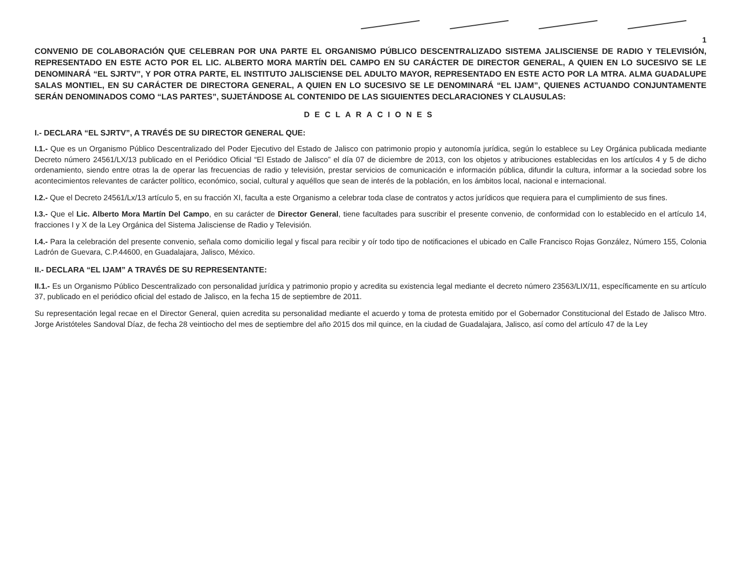1
CONVENIO DE COLABORACIÓN QUE CELEBRAN POR UNA PARTE EL ORGANISMO PÚBLICO DESCENTRALIZADO SISTEMA JALISCIENSE DE RADIO Y TELEVISIÓN, REPRESENTADO EN ESTE ACTO POR EL LIC. ALBERTO MORA MARTÍN DEL CAMPO EN SU CARÁCTER DE DIRECTOR GENERAL, A QUIEN EN LO SUCESIVO SE LE DENOMINARÁ “EL SJRTV”, Y POR OTRA PARTE, EL INSTITUTO JALISCIENSE DEL ADULTO MAYOR, REPRESENTADO EN ESTE ACTO POR LA MTRA. ALMA GUADALUPE SALAS MONTIEL, EN SU CARÁCTER DE DIRECTORA GENERAL, A QUIEN EN LO SUCESIVO SE LE DENOMINARÁ “EL IJAM”, QUIENES ACTUANDO CONJUNTAMENTE SERÁN DENOMINADOS COMO “LAS PARTES”, SUJETÁNDOSE AL CONTENIDO DE LAS SIGUIENTES DECLARACIONES Y CLAUSULAS:
DECLARACIONES
I.- DECLARA “EL SJRTV”, A TRAVÉS DE SU DIRECTOR GENERAL QUE:
I.1.- Que es un Organismo Público Descentralizado del Poder Ejecutivo del Estado de Jalisco con patrimonio propio y autonomía jurídica, según lo establece su Ley Orgánica publicada mediante Decreto número 24561/LX/13 publicado en el Periódico Oficial “El Estado de Jalisco” el día 07 de diciembre de 2013, con los objetos y atribuciones establecidas en los artículos 4 y 5 de dicho ordenamiento, siendo entre otras la de operar las frecuencias de radio y televisión, prestar servicios de comunicación e información pública, difundir la cultura, informar a la sociedad sobre los acontecimientos relevantes de carácter político, económico, social, cultural y aquéllos que sean de interés de la población, en los ámbitos local, nacional e internacional.
I.2.- Que el Decreto 24561/Lx/13 artículo 5, en su fracción XI, faculta a este Organismo a celebrar toda clase de contratos y actos jurídicos que requiera para el cumplimiento de sus fines.
I.3.- Que el Lic. Alberto Mora Martín Del Campo, en su carácter de Director General, tiene facultades para suscribir el presente convenio, de conformidad con lo establecido en el artículo 14, fracciones I y X de la Ley Orgánica del Sistema Jalisciense de Radio y Televisión.
I.4.- Para la celebración del presente convenio, señala como domicilio legal y fiscal para recibir y oír todo tipo de notificaciones el ubicado en Calle Francisco Rojas González, Número 155, Colonia Ladrón de Guevara, C.P.44600, en Guadalajara, Jalisco, México.
II.- DECLARA “EL IJAM” A TRAVÉS DE SU REPRESENTANTE:
II.1.- Es un Organismo Público Descentralizado con personalidad jurídica y patrimonio propio y acredita su existencia legal mediante el decreto número 23563/LIX/11, específicamente en su artículo 37, publicado en el periódico oficial del estado de Jalisco, en la fecha 15 de septiembre de 2011.
Su representación legal recae en el Director General, quien acredita su personalidad mediante el acuerdo y toma de protesta emitido por el Gobernador Constitucional del Estado de Jalisco Mtro. Jorge Aristóteles Sandoval Díaz, de fecha 28 veintiocho del mes de septiembre del año 2015 dos mil quince, en la ciudad de Guadalajara, Jalisco, así como del artículo 47 de la Ley